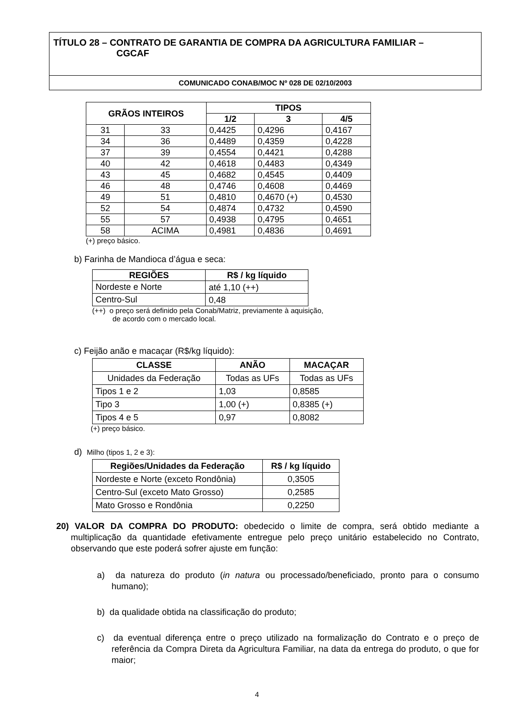TÍTULO 28 – CONTRATO DE GARANTIA DE COMPRA DA AGRICULTURA FAMILIAR –
CGCAF
COMUNICADO CONAB/MOC Nº 028 DE 02/10/2003
| GRÃOS INTEIROS | | TIPOS | | |
| --- | --- | --- | --- | --- |
| | | 1/2 | 3 | 4/5 |
| 31 | 33 | 0,4425 | 0,4296 | 0,4167 |
| 34 | 36 | 0,4489 | 0,4359 | 0,4228 |
| 37 | 39 | 0,4554 | 0,4421 | 0,4288 |
| 40 | 42 | 0,4618 | 0,4483 | 0,4349 |
| 43 | 45 | 0,4682 | 0,4545 | 0,4409 |
| 46 | 48 | 0,4746 | 0,4608 | 0,4469 |
| 49 | 51 | 0,4810 | 0,4670 (+) | 0,4530 |
| 52 | 54 | 0,4874 | 0,4732 | 0,4590 |
| 55 | 57 | 0,4938 | 0,4795 | 0,4651 |
| 58 | ACIMA | 0,4981 | 0,4836 | 0,4691 |
(+) preço básico.
b) Farinha de Mandioca d’água e seca:
| REGIÕES | R$ / kg líquido |
| --- | --- |
| Nordeste e Norte | até 1,10 (++) |
| Centro-Sul | 0,48 |
(++) o preço será definido pela Conab/Matriz, previamente à aquisição,
de acordo com o mercado local.
c) Feijão anão e macaçar (R$/kg líquido):
| CLASSE | ANÃO | MACAÇAR |
| --- | --- | --- |
| Unidades da Federação | Todas as UFs | Todas as UFs |
| Tipos 1 e 2 | 1,03 | 0,8585 |
| Tipo 3 | 1,00 (+) | 0,8385 (+) |
| Tipos 4 e 5 | 0,97 | 0,8082 |
(+) preço básico.
d) Milho (tipos 1, 2 e 3):
| Regiões/Unidades da Federação | R$ / kg líquido |
| --- | --- |
| Nordeste e Norte (exceto Rondônia) | 0,3505 |
| Centro-Sul (exceto Mato Grosso) | 0,2585 |
| Mato Grosso e Rondônia | 0,2250 |
20) VALOR DA COMPRA DO PRODUTO: obedecido o limite de compra, será obtido mediante a multiplicação da quantidade efetivamente entregue pelo preço unitário estabelecido no Contrato, observando que este poderá sofrer ajuste em função:
a) da natureza do produto (in natura ou processado/beneficiado, pronto para o consumo humano);
b) da qualidade obtida na classificação do produto;
c) da eventual diferença entre o preço utilizado na formalização do Contrato e o preço de referência da Compra Direta da Agricultura Familiar, na data da entrega do produto, o que for maior;
4